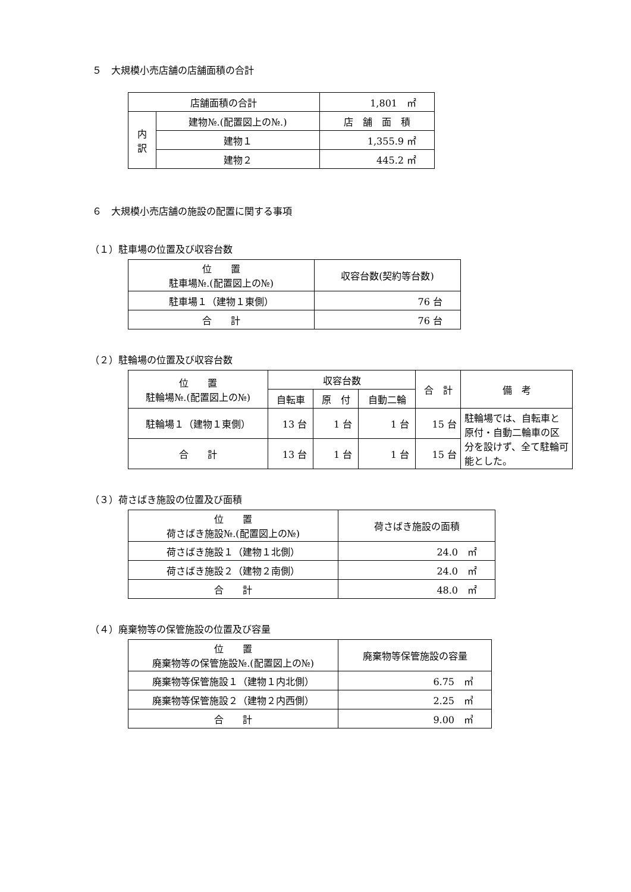５　大規模小売店舗の店舗面積の合計
| 店舗面積の合計 | | 1,801 ㎡ |
| 内 訳 | 建物№.(配置図上の№.) | 店 舗 面 積 |
| | 建物１ | 1,355.9 ㎡ |
| | 建物２ | 445.2 ㎡ |
６　大規模小売店舗の施設の配置に関する事項
（１）駐車場の位置及び収容台数
| 位 置 駐車場№.(配置図上の№) | 収容台数(契約等台数) |
| --- | --- |
| 駐車場１（建物１東側） | 76 台 |
| 合 計 | 76 台 |
（２）駐輪場の位置及び収容台数
| 位 置 駐輪場№.(配置図上の№) | 収容台数 | | | 合 計 | 備 考 |
| --- | --- | --- | --- | --- | --- |
| | 自転車 | 原 付 | 自動二輪 | | |
| 駐輪場１（建物１東側） | 13 台 | 1 台 | 1 台 | 15 台 | 駐輪場では、自転車と原付・自動二輪車の区分を設けず、全て駐輪可能とした。 |
| 合 計 | 13 台 | 1 台 | 1 台 | 15 台 | |
（３）荷さばき施設の位置及び面積
| 位 置 荷さばき施設№.(配置図上の№) | 荷さばき施設の面積 |
| --- | --- |
| 荷さばき施設１（建物１北側） | 24.0 ㎡ |
| 荷さばき施設２（建物２南側） | 24.0 ㎡ |
| 合 計 | 48.0 ㎡ |
（４）廃棄物等の保管施設の位置及び容量
| 位 置 廃棄物等の保管施設№.(配置図上の№) | 廃棄物等保管施設の容量 |
| --- | --- |
| 廃棄物等保管施設１（建物１内北側） | 6.75 ㎥ |
| 廃棄物等保管施設２（建物２内西側） | 2.25 ㎥ |
| 合 計 | 9.00 ㎥ |